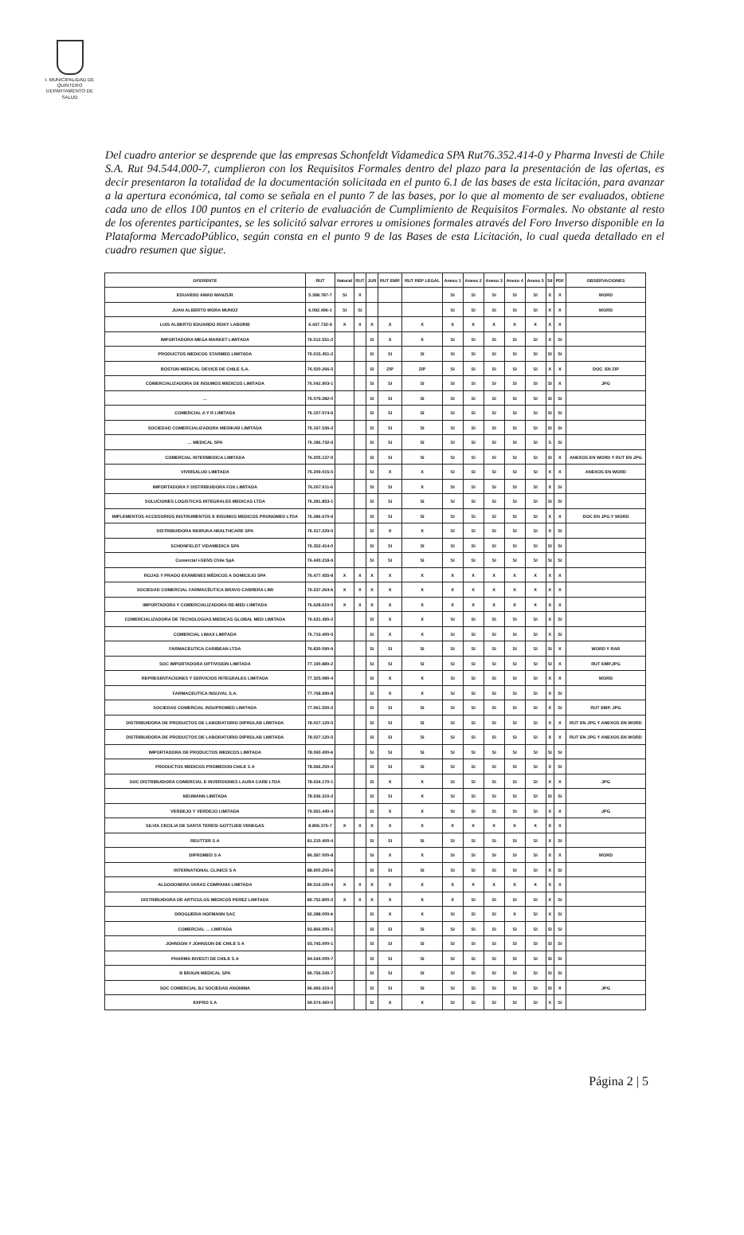I. MUNICIPALIDAD DE
QUINTERO
DEPARTAMENTO DE SALUD
Del cuadro anterior se desprende que las empresas Schonfeldt Vidamedica SPA Rut76.352.414-0 y Pharma Investi de Chile S.A. Rut 94.544.000-7, cumplieron con los Requisitos Formales dentro del plazo para la presentación de las ofertas, es decir presentaron la totalidad de la documentación solicitada en el punto 6.1 de las bases de esta licitación, para avanzar a la apertura económica, tal como se señala en el punto 7 de las bases, por lo que al momento de ser evaluados, obtiene cada uno de ellos 100 puntos en el criterio de evaluación de Cumplimiento de Requisitos Formales. No obstante al resto de los oferentes participantes, se les solicitó salvar errores u omisiones formales através del Foro Inverso disponible en la Plataforma MercadoPúblico, según consta en el punto 9 de las Bases de esta Licitación, lo cual queda detallado en el cuadro resumen que sigue.
| OFERENTE | RUT | Natural | RUT | JUR | RUT EMP. | RUT REP LEGAL | Anexo 1 | Anexo 2 | Anexo 3 | Anexo 4 | Anexo 5 | SII | PDF | OBSERVACIONES |
| --- | --- | --- | --- | --- | --- | --- | --- | --- | --- | --- | --- | --- | --- | --- |
| EDUARDO AWAD MANZUR | 5.398.787-7 | SI | X | | | | SI | SI | SI | SI | SI | X | X | WORD |
| JUAN ALBERTO MORA MUNOZ | 6.092.496-1 | SI | SI | | | | SI | SI | SI | SI | SI | X | X | WORD |
| LUIS ALBERTO EDUARDO ROKY LABORIE | 6.437.732-9 | X | X | X | X | X | X | X | X | X | X | X | X | |
| IMPORTADORA MEGA MARKET LIMITADA | 76.012.551-2 | | | SI | X | X | SI | SI | SI | SI | SI | X | SI | |
| PRODUCTOS MEDICOS STARMED LIMITADA | 76.015.451-2 | | | SI | SI | SI | SI | SI | SI | SI | SI | SI | SI | |
| BOSTON MEDICAL DEVICE DE CHILE S.A. | 76.020.266-5 | | | SI | ZIP | ZIP | SI | SI | SI | SI | SI | X | X | DOC. EN ZIP |
| COMERCIALIZADORA DE INSUMOS MEDICOS LIMITADA | 76.042.903-1 | | | SI | SI | SI | SI | SI | SI | SI | SI | SI | X | JPG |
| … | 76.079.282-0 | | | SI | SI | SI | SI | SI | SI | SI | SI | SI | SI | |
| COMERCIAL A Y R LIMITADA | 76.107.074-6 | | | SI | SI | SI | SI | SI | SI | SI | SI | SI | SI | |
| SOCIEDAD COMERCIALIZADORA MEDIKAR LIMITADA | 76.167.536-2 | | | SI | SI | SI | SI | SI | SI | SI | SI | SI | SI | |
| … MEDICAL SPA | 76.186.732-6 | | | SI | SI | SI | SI | SI | SI | SI | SI | S | SI | |
| COMERCIAL INTERMEDICA LIMITADA | 76.205.137-0 | | | SI | SI | SI | SI | SI | SI | SI | SI | SI | X | ANEXOS EN WORD Y RUT EN JPG |
| VIVIRSALUD LIMITADA | 76.209.015-5 | | | SI | X | X | SI | SI | SI | SI | SI | X | X | ANEXOS EN WORD |
| IMPORTADORA Y DISTRIBUIDORA FOX LIMITADA | 76.267.911-6 | | | SI | SI | X | SI | SI | SI | SI | SI | X | SI | |
| SOLUCIONES LOGISTICAS INTEGRALES MEDICAS LTDA | 76.281.853-1 | | | SI | SI | SI | SI | SI | SI | SI | SI | SI | SI | |
| IMPLEMENTOS ACCESORIOS INSTRUMENTOS E INSUMOS MEDICOS PRONOMED LTDA | 76.286.670-6 | | | SI | SI | SI | SI | SI | SI | SI | SI | X | X | DOC EN JPG Y WORD |
| DISTRIBUIDORA NKIRUKA HEALTHCARE SPA | 76.317.229-5 | | | SI | X | X | SI | SI | SI | SI | SI | X | SI | |
| SCHONFELDT VIDAMEDICA SPA | 76.352.414-0 | | | SI | SI | SI | SI | SI | SI | SI | SI | SI | SI | |
| Comercial I-SENS Chile SpA | 76.440.218-9 | | | SI | SI | SI | SI | SI | SI | SI | SI | SI | SI | |
| ROJAS Y PRADO EXÁMENES MÉDICOS A DOMICILIO SPA | 76.477.455-8 | X | X | X | X | X | X | X | X | X | X | X | X | |
| SOCIEDAD COMERCIAL FARMACÉUTICA BRAVO CABRERA LIMI | 76.537.264-k | X | X | X | X | X | X | X | X | X | X | X | X | |
| IMPORTADORA Y COMERCIALIZADORA RE-MED LIMITADA | 76.628.610-0 | X | X | X | X | X | X | X | X | X | X | X | X | |
| COMERCIALIZADORA DE TECNOLOGIAS MEDICAS GLOBAL MED LIMITADA | 76.631.490-2 | | | SI | X | X | SI | SI | SI | SI | SI | X | SI | |
| COMERCIAL LIMAX LIMITADA | 76.719.400-5 | | | SI | X | X | SI | SI | SI | SI | SI | X | SI | |
| FARMACEUTICA CARIBEAN LTDA | 76.830.090-9 | | | SI | SI | SI | SI | SI | SI | SI | SI | SI | X | WORD Y RAR |
| SOC IMPORTADORA OPTIVISION LIMITADA | 77.190.880-2 | | | SI | SI | SI | SI | SI | SI | SI | SI | SI | X | RUT EMP.JPG |
| REPRESENTACIONES Y SERVICIOS INTEGRALES LIMITADA | 77.325.080-4 | | | SI | X | X | SI | SI | SI | SI | SI | X | X | WORD |
| FARMACEUTICA INSUVAL S.A. | 77.768.990-8 | | | SI | X | X | SI | SI | SI | SI | SI | X | SI | |
| SOCIEDAD COMERCIAL INSUPROMED LIMITADA | 77.961.550-2 | | | SI | SI | SI | SI | SI | SI | SI | SI | X | SI | RUT EMP. JPG |
| DISTRIBUIDORA DE PRODUCTOS DE LABORATORIO DIPROLAB LIMITADA | 78.027.120-5 | | | SI | SI | SI | SI | SI | SI | SI | SI | X | X | RUT EN JPG Y ANEXOS EN WORD |
| DISTRIBUIDORA DE PRODUCTOS DE LABORATORIO DIPROLAB LIMITADA | 78.027.120-5 | | | SI | SI | SI | SI | SI | SI | SI | SI | X | X | RUT EN JPG Y ANEXOS EN WORD |
| IMPORTADORA DE PRODUCTOS MEDICOS LIMITADA | 78.060.400-k | | | SI | SI | SI | SI | SI | SI | SI | SI | SI | SI | |
| PRODUCTOS MEDICOS PROMEDON CHILE S A | 78.566.250-4 | | | SI | SI | SI | SI | SI | SI | SI | SI | X | SI | |
| SOC DISTRIBUIDORA COMERCIAL E INVERSIONES LAURA CARE LTDA | 78.634.170-1 | | | SI | X | X | SI | SI | SI | SI | SI | X | X | JPG |
| NEUMANN LIMITADA | 78.936.310-2 | | | SI | SI | X | SI | SI | SI | SI | SI | SI | SI | |
| VERDEJO Y VERDEJO LIMITADA | 79.591.440-4 | | | SI | X | X | SI | SI | SI | SI | SI | X | X | JPG |
| SILVIA CECILIA DE SANTA TERESI GOTTLIEB VENEGAS | 8.806.376-7 | X | X | X | X | X | X | X | X | X | X | X | X | |
| REUTTER S A | 81.210.400-4 | | | SI | SI | SI | SI | SI | SI | SI | SI | X | SI | |
| DIPROMED S A | 86.397.000-8 | | | SI | X | X | SI | SI | SI | SI | SI | X | X | WORD |
| INTERNATIONAL CLINICS S A | 88.900.200-k | | | SI | SI | SI | SI | SI | SI | SI | SI | X | SI | |
| ALGODONERA VARAS COMPANIA LIMITADA | 89.516.100-4 | X | X | X | X | X | X | X | X | X | X | X | X | |
| DISTRIBUIDORA DE ARTICULOS MEDICOS PEREZ LIMITADA | 89.752.800-2 | X | X | X | X | X | X | SI | SI | SI | SI | X | SI | |
| DROGUERIA HOFMANN SAC | 92.288.000-k | | | SI | X | X | SI | SI | SI | X | SI | X | SI | |
| COMERCIAL … LIMITADA | 93.866.000-1 | | | SI | SI | SI | SI | SI | SI | SI | SI | SI | SI | |
| JOHNSON Y JOHNSON DE CHILE S A | 93.745.000-1 | | | SI | SI | SI | SI | SI | SI | SI | SI | SI | SI | |
| PHARMA INVESTI DE CHILE S A | 94.544.000-7 | | | SI | SI | SI | SI | SI | SI | SI | SI | SI | SI | |
| B BRAUN MEDICAL SPA | 96.756.540-7 | | | SI | SI | SI | SI | SI | SI | SI | SI | SI | SI | |
| SOC COMERCIAL BJ SOCIEDAD ANONIMA | 96.969.310-0 | | | SI | SI | SI | SI | SI | SI | SI | SI | SI | X | JPG |
| EXPRO S A | 99.574.460-0 | | | SI | X | X | SI | SI | SI | SI | SI | X | SI | |
Página 2 | 5